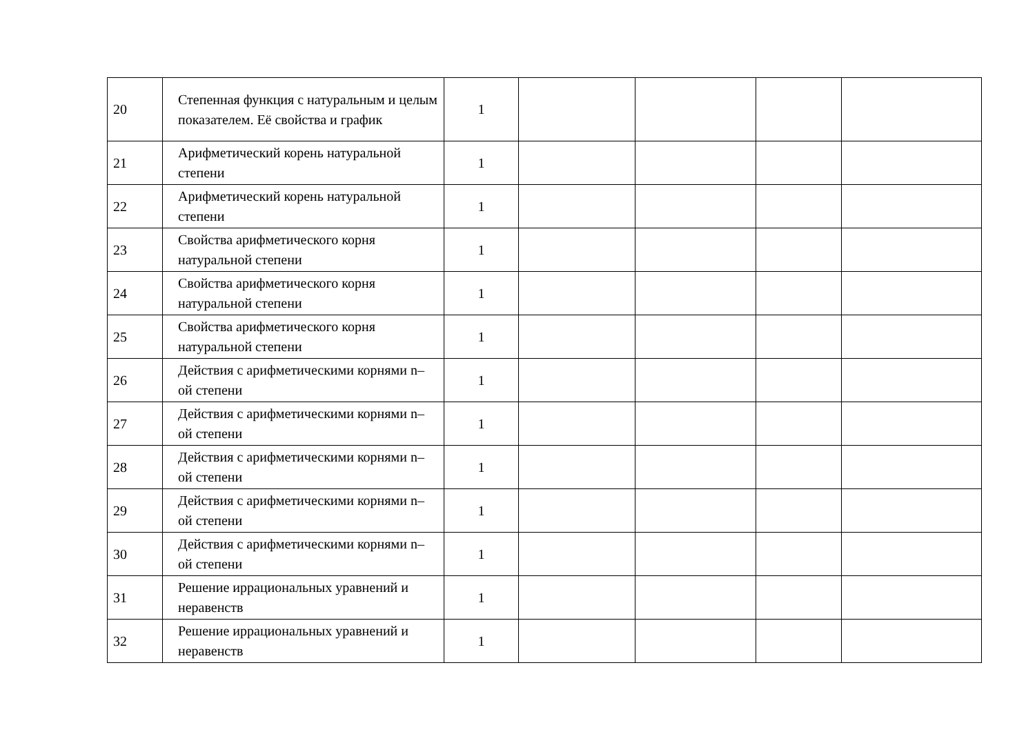| 20 | Степенная функция с натуральным и целым показателем. Её свойства и график | 1 | | | | |
| 21 | Арифметический корень натуральной степени | 1 | | | | |
| 22 | Арифметический корень натуральной степени | 1 | | | | |
| 23 | Свойства арифметического корня натуральной степени | 1 | | | | |
| 24 | Свойства арифметического корня натуральной степени | 1 | | | | |
| 25 | Свойства арифметического корня натуральной степени | 1 | | | | |
| 26 | Действия с арифметическими корнями n–ой степени | 1 | | | | |
| 27 | Действия с арифметическими корнями n–ой степени | 1 | | | | |
| 28 | Действия с арифметическими корнями n–ой степени | 1 | | | | |
| 29 | Действия с арифметическими корнями n–ой степени | 1 | | | | |
| 30 | Действия с арифметическими корнями n–ой степени | 1 | | | | |
| 31 | Решение иррациональных уравнений и неравенств | 1 | | | | |
| 32 | Решение иррациональных уравнений и неравенств | 1 | | | | |